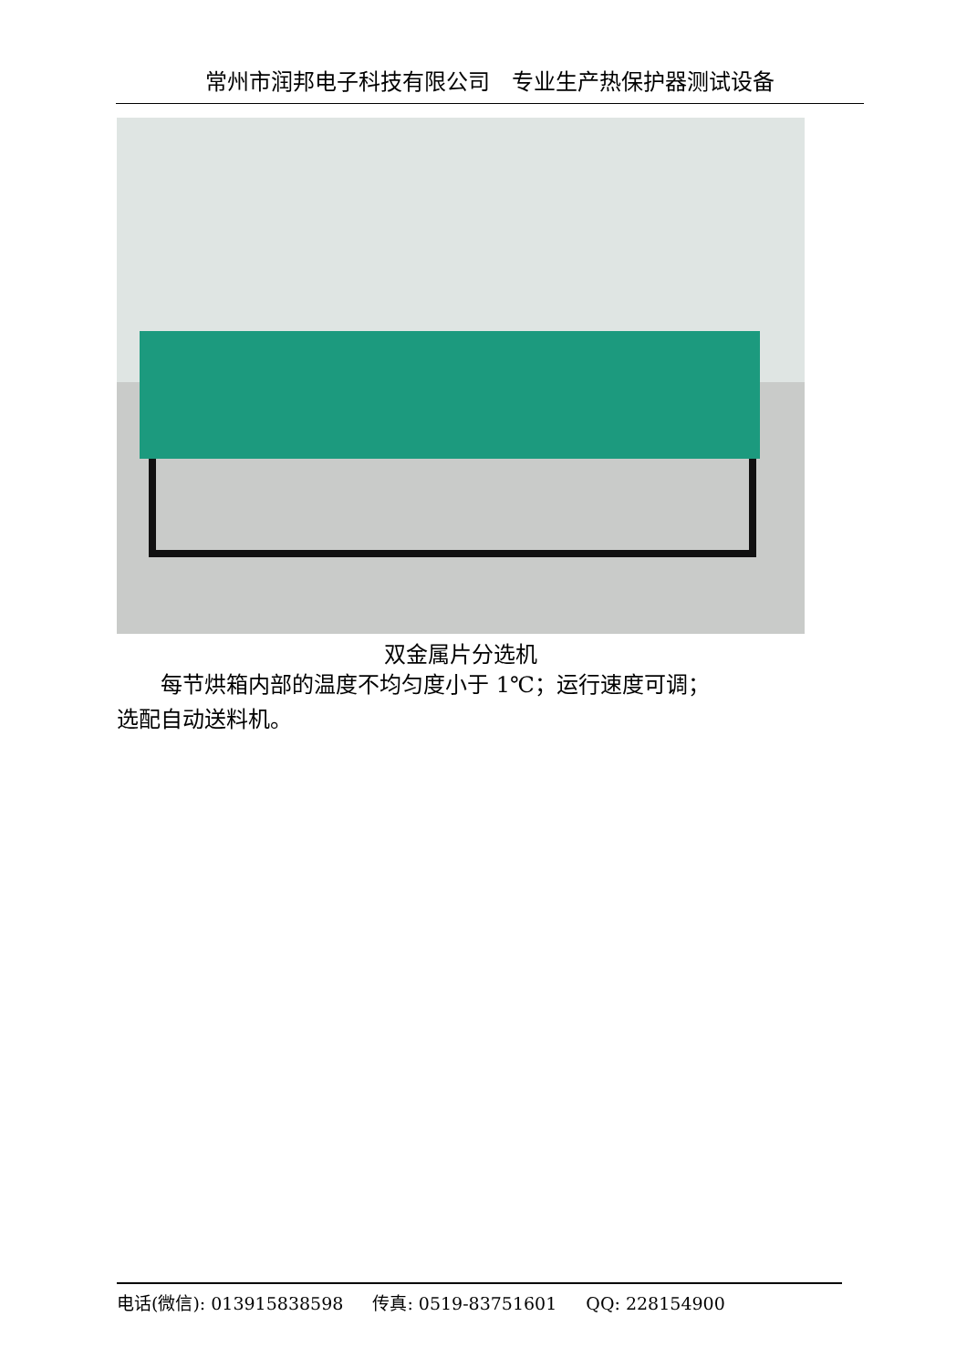常州市润邦电子科技有限公司　专业生产热保护器测试设备
双金属片分选机
　　每节烘箱内部的温度不均匀度小于 1℃；运行速度可调；
选配自动送料机。
电话(微信): 013915838598 传真: 0519-83751601 QQ: 228154900